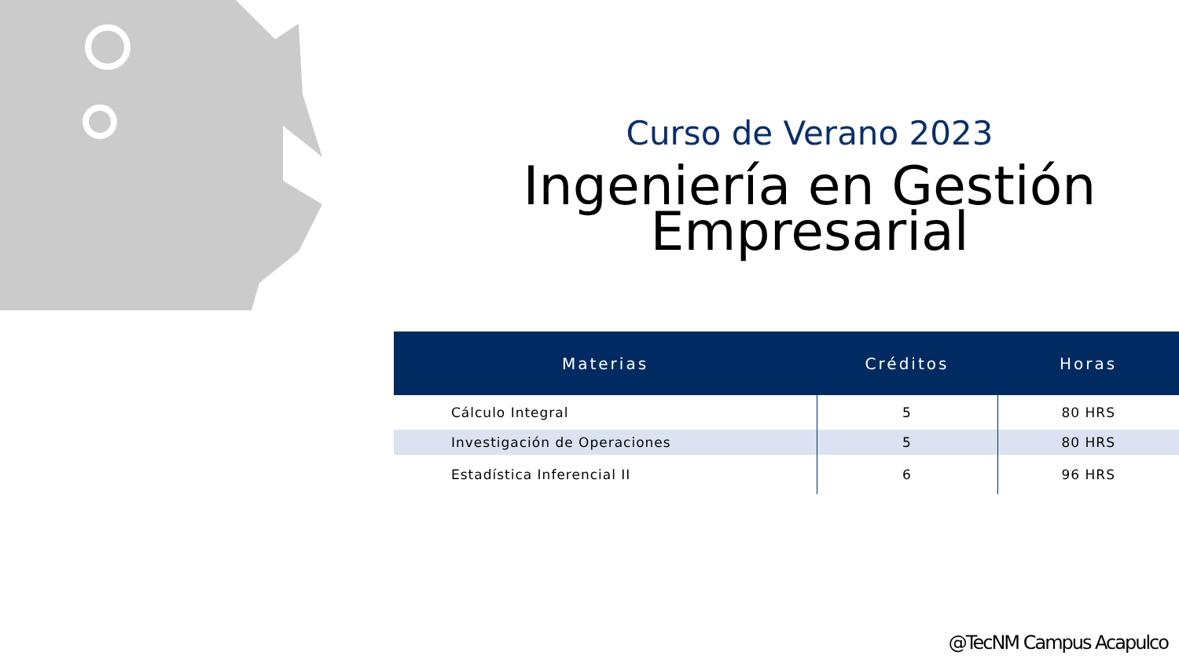Curso de Verano 2023
Ingeniería en Gestión Empresarial
| Materias | Créditos | Horas |
| --- | --- | --- |
| Cálculo Integral | 5 | 80 HRS |
| Investigación de Operaciones | 5 | 80 HRS |
| Estadística Inferencial II | 6 | 96 HRS |
@TecNM Campus Acapulco